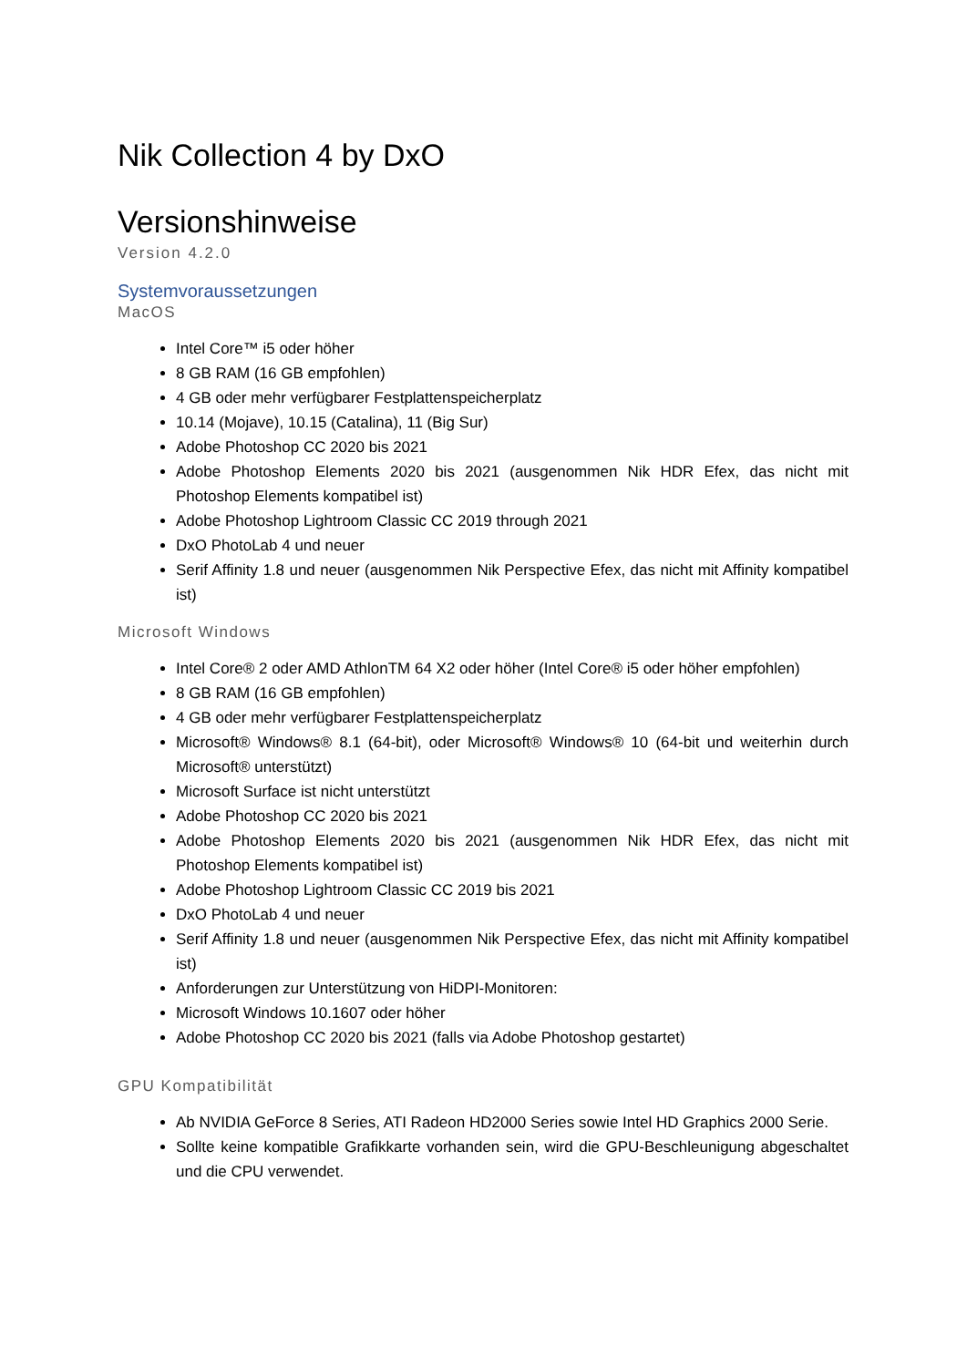Nik Collection 4 by DxO
Versionshinweise
Version 4.2.0
Systemvoraussetzungen
MacOS
Intel Core™ i5 oder höher
8 GB RAM (16 GB empfohlen)
4 GB oder mehr verfügbarer Festplattenspeicherplatz
10.14 (Mojave), 10.15 (Catalina), 11 (Big Sur)
Adobe Photoshop CC 2020 bis 2021
Adobe Photoshop Elements 2020 bis 2021 (ausgenommen Nik HDR Efex, das nicht mit Photoshop Elements kompatibel ist)
Adobe Photoshop Lightroom Classic CC 2019 through 2021
DxO PhotoLab 4 und neuer
Serif Affinity 1.8 und neuer (ausgenommen Nik Perspective Efex, das nicht mit Affinity kompatibel ist)
Microsoft Windows
Intel Core® 2 oder AMD AthlonTM 64 X2 oder höher (Intel Core® i5 oder höher empfohlen)
8 GB RAM (16 GB empfohlen)
4 GB oder mehr verfügbarer Festplattenspeicherplatz
Microsoft® Windows® 8.1 (64-bit), oder Microsoft® Windows® 10 (64-bit und weiterhin durch Microsoft® unterstützt)
Microsoft Surface ist nicht unterstützt
Adobe Photoshop CC 2020 bis 2021
Adobe Photoshop Elements 2020 bis 2021 (ausgenommen Nik HDR Efex, das nicht mit Photoshop Elements kompatibel ist)
Adobe Photoshop Lightroom Classic CC 2019 bis 2021
DxO PhotoLab 4 und neuer
Serif Affinity 1.8 und neuer (ausgenommen Nik Perspective Efex, das nicht mit Affinity kompatibel ist)
Anforderungen zur Unterstützung von HiDPI-Monitoren:
Microsoft Windows 10.1607 oder höher
Adobe Photoshop CC 2020 bis 2021 (falls via Adobe Photoshop gestartet)
GPU Kompatibilität
Ab NVIDIA GeForce 8 Series, ATI Radeon HD2000 Series sowie Intel HD Graphics 2000 Serie.
Sollte keine kompatible Grafikkarte vorhanden sein, wird die GPU-Beschleunigung abgeschaltet und die CPU verwendet.